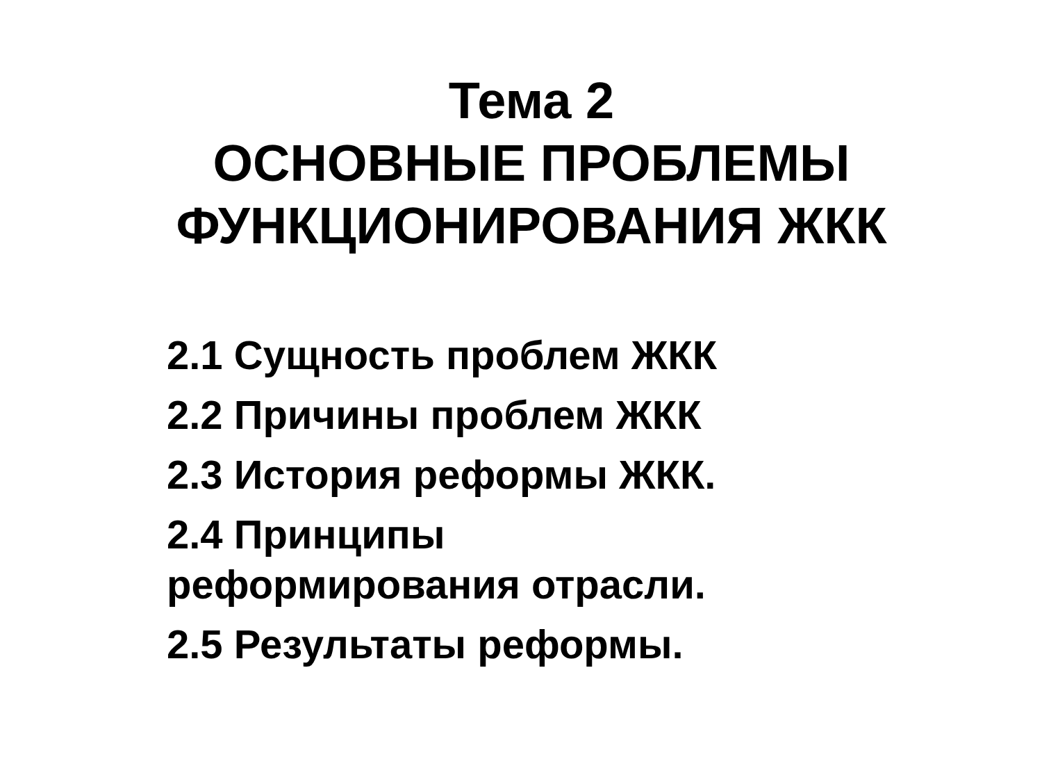Тема 2
ОСНОВНЫЕ ПРОБЛЕМЫ
ФУНКЦИОНИРОВАНИЯ ЖКК
2.1 Сущность проблем ЖКК
2.2 Причины проблем ЖКК
2.3 История реформы ЖКК.
2.4 Принципы
реформирования отрасли.
2.5 Результаты реформы.